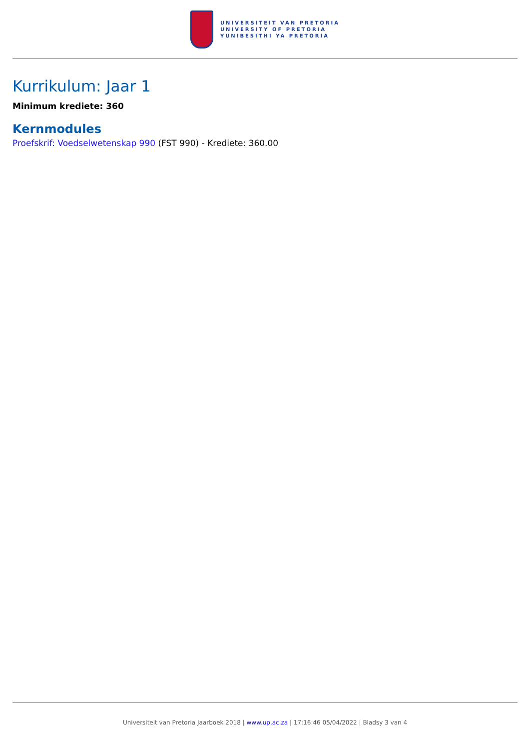UNIVERSITEIT VAN PRETORIA
UNIVERSITY OF PRETORIA
YUNIBESITHI YA PRETORIA
Kurrikulum: Jaar 1
Minimum krediete: 360
Kernmodules
Proefskrif: Voedselwetenskap 990 (FST 990) - Krediete: 360.00
Universiteit van Pretoria Jaarboek 2018 | www.up.ac.za | 17:16:46 05/04/2022 | Bladsy 3 van 4